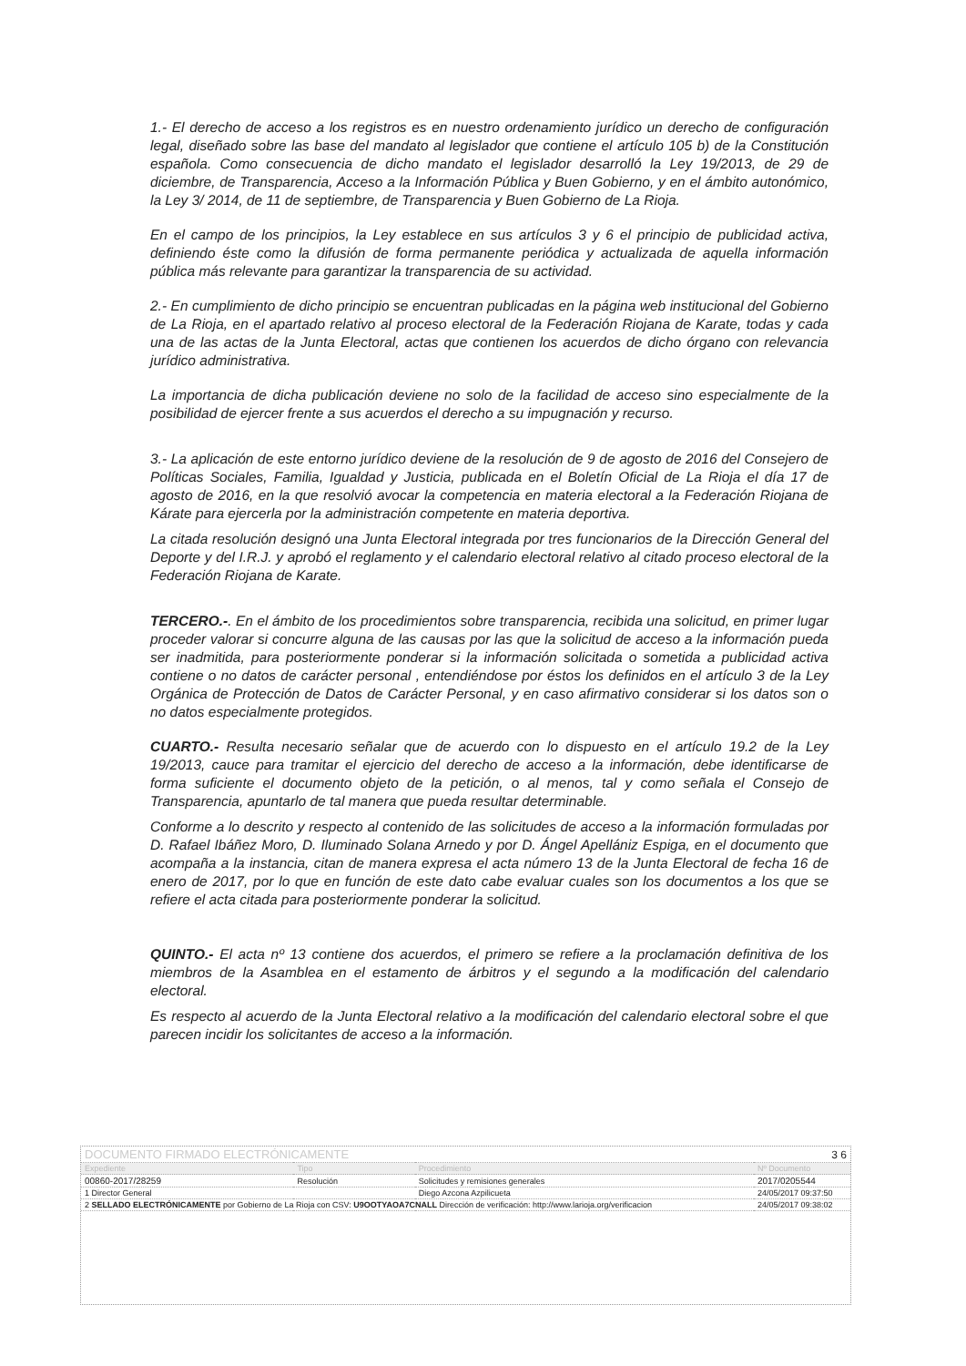1.- El derecho de acceso a los registros es en nuestro ordenamiento jurídico un derecho de configuración legal, diseñado sobre las base del mandato al legislador que contiene el artículo 105 b) de la Constitución española. Como consecuencia de dicho mandato el legislador desarrolló la Ley 19/2013, de 29 de diciembre, de Transparencia, Acceso a la Información Pública y Buen Gobierno, y en el ámbito autonómico, la Ley 3/ 2014, de 11 de septiembre, de Transparencia y Buen Gobierno de La Rioja.
En el campo de los principios, la Ley establece en sus artículos 3 y 6 el principio de publicidad activa, definiendo éste como la difusión de forma permanente periódica y actualizada de aquella información pública más relevante para garantizar la transparencia de su actividad.
2.- En cumplimiento de dicho principio se encuentran publicadas en la página web institucional del Gobierno de La Rioja, en el apartado relativo al proceso electoral de la Federación Riojana de Karate, todas y cada una de las actas de la Junta Electoral, actas que contienen los acuerdos de dicho órgano con relevancia jurídico administrativa.
La importancia de dicha publicación deviene no solo de la facilidad de acceso sino especialmente de la posibilidad de ejercer frente a sus acuerdos el derecho a su impugnación y recurso.
3.- La aplicación de este entorno jurídico deviene de la resolución de 9 de agosto de 2016 del Consejero de Políticas Sociales, Familia, Igualdad y Justicia, publicada en el Boletín Oficial de La Rioja el día 17 de agosto de 2016, en la que resolvió avocar la competencia en materia electoral a la Federación Riojana de Kárate para ejercerla por la administración competente en materia deportiva.
La citada resolución designó una Junta Electoral integrada por tres funcionarios de la Dirección General del Deporte y del I.R.J. y aprobó el reglamento y el calendario electoral relativo al citado proceso electoral de la Federación Riojana de Karate.
TERCERO.-. En el ámbito de los procedimientos sobre transparencia, recibida una solicitud, en primer lugar proceder valorar si concurre alguna de las causas por las que la solicitud de acceso a la información pueda ser inadmitida, para posteriormente ponderar si la información solicitada o sometida a publicidad activa contiene o no datos de carácter personal , entendiéndose por éstos los definidos en el artículo 3 de la Ley Orgánica de Protección de Datos de Carácter Personal, y en caso afirmativo considerar si los datos son o no datos especialmente protegidos.
CUARTO.- Resulta necesario señalar que de acuerdo con lo dispuesto en el artículo 19.2 de la Ley 19/2013, cauce para tramitar el ejercicio del derecho de acceso a la información, debe identificarse de forma suficiente el documento objeto de la petición, o al menos, tal y como señala el Consejo de Transparencia, apuntarlo de tal manera que pueda resultar determinable.
Conforme a lo descrito y respecto al contenido de las solicitudes de acceso a la información formuladas por D. Rafael Ibáñez Moro, D. Iluminado Solana Arnedo y por D. Ángel Apellániz Espiga, en el documento que acompaña a la instancia, citan de manera expresa el acta número 13 de la Junta Electoral de fecha 16 de enero de 2017, por lo que en función de este dato cabe evaluar cuales son los documentos a los que se refiere el acta citada para posteriormente ponderar la solicitud.
QUINTO.- El acta nº 13 contiene dos acuerdos, el primero se refiere a la proclamación definitiva de los miembros de la Asamblea en el estamento de árbitros y el segundo a la modificación del calendario electoral.
Es respecto al acuerdo de la Junta Electoral relativo a la modificación del calendario electoral sobre el que parecen incidir los solicitantes de acceso a la información.
| DOCUMENTO FIRMADO ELECTRÓNICAMENTE | | | 3 6 |
| Expediente | Tipo | Procedimiento | Nº Documento |
| 00860-2017/28259 | Resolución | Solicitudes y remisiones generales | 2017/0205544 |
| 1 Director General | | Diego Azcona Azpilicueta | 24/05/2017 09:37:50 |
| 2 SELLADO ELECTRÓNICAMENTE por Gobierno de La Rioja con CSV: U9OOTYAOA7CNALL Dirección de verificación: http://www.larioja.org/verificacion | | | 24/05/2017 09:38:02 |